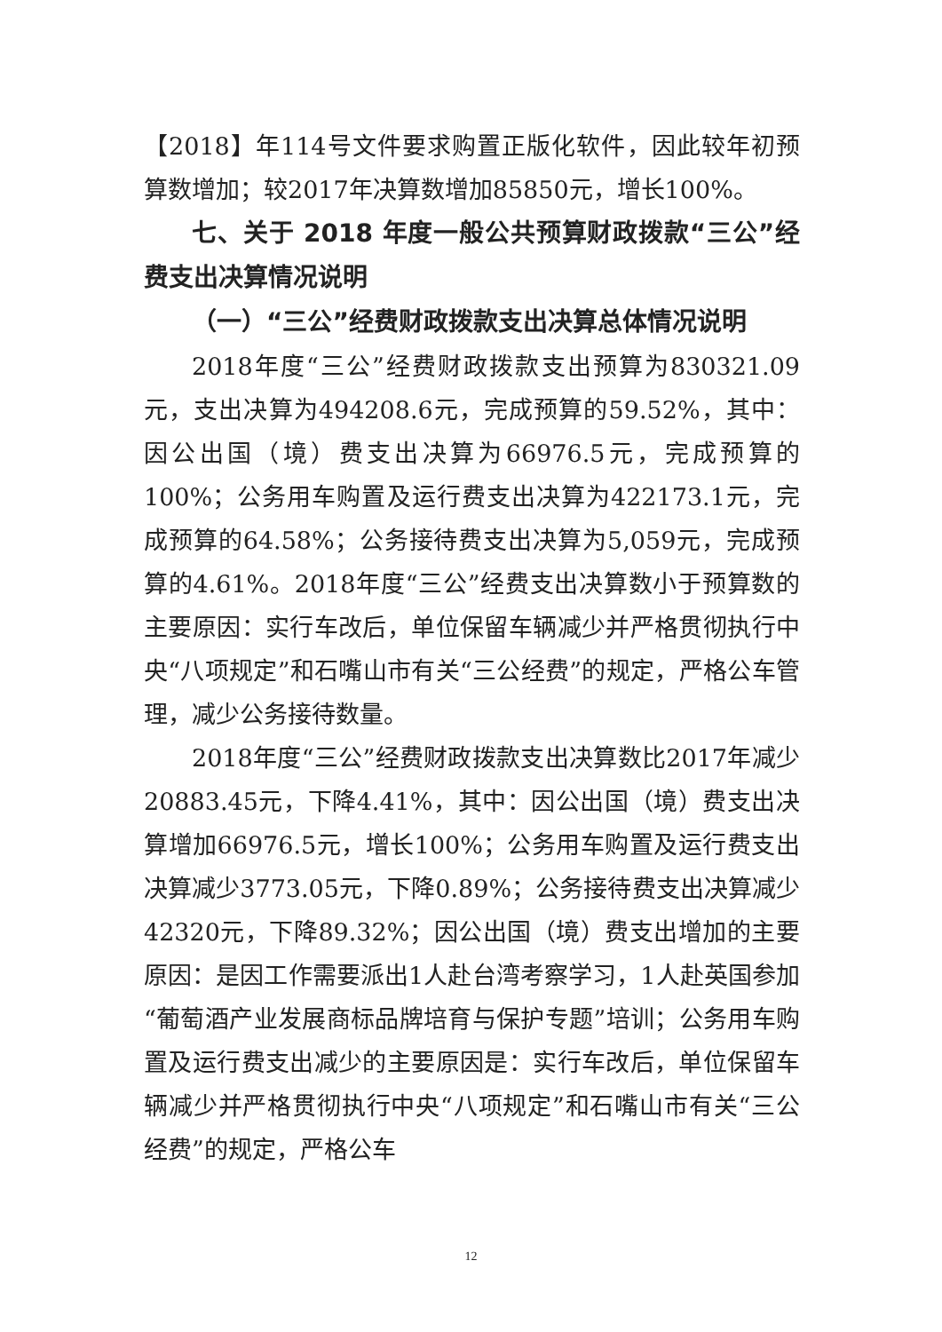【2018】年114号文件要求购置正版化软件，因此较年初预算数增加；较2017年决算数增加85850元，增长100%。
七、关于 2018 年度一般公共预算财政拨款“三公”经费支出决算情况说明
（一）“三公”经费财政拨款支出决算总体情况说明
2018年度“三公”经费财政拨款支出预算为830321.09元，支出决算为494208.6元，完成预算的59.52%，其中：因公出国（境）费支出决算为66976.5元，完成预算的100%；公务用车购置及运行费支出决算为422173.1元，完成预算的64.58%；公务接待费支出决算为5,059元，完成预算的4.61%。2018年度“三公”经费支出决算数小于预算数的主要原因：实行车改后，单位保留车辆减少并严格贯彻执行中央“八项规定”和石嘴山市有关“三公经费”的规定，严格公车管理，减少公务接待数量。
2018年度“三公”经费财政拨款支出决算数比2017年减少20883.45元，下降4.41%，其中：因公出国（境）费支出决算增加66976.5元，增长100%；公务用车购置及运行费支出决算减少3773.05元，下降0.89%；公务接待费支出决算减少42320元，下降89.32%；因公出国（境）费支出增加的主要原因：是因工作需要派出1人赴台湾考察学习，1人赴英国参加“葡萄酒产业发展商标品牌培育与保护专题”培训；公务用车购置及运行费支出减少的主要原因是：实行车改后，单位保留车辆减少并严格贯彻执行中央“八项规定”和石嘴山市有关“三公经费”的规定，严格公车
12